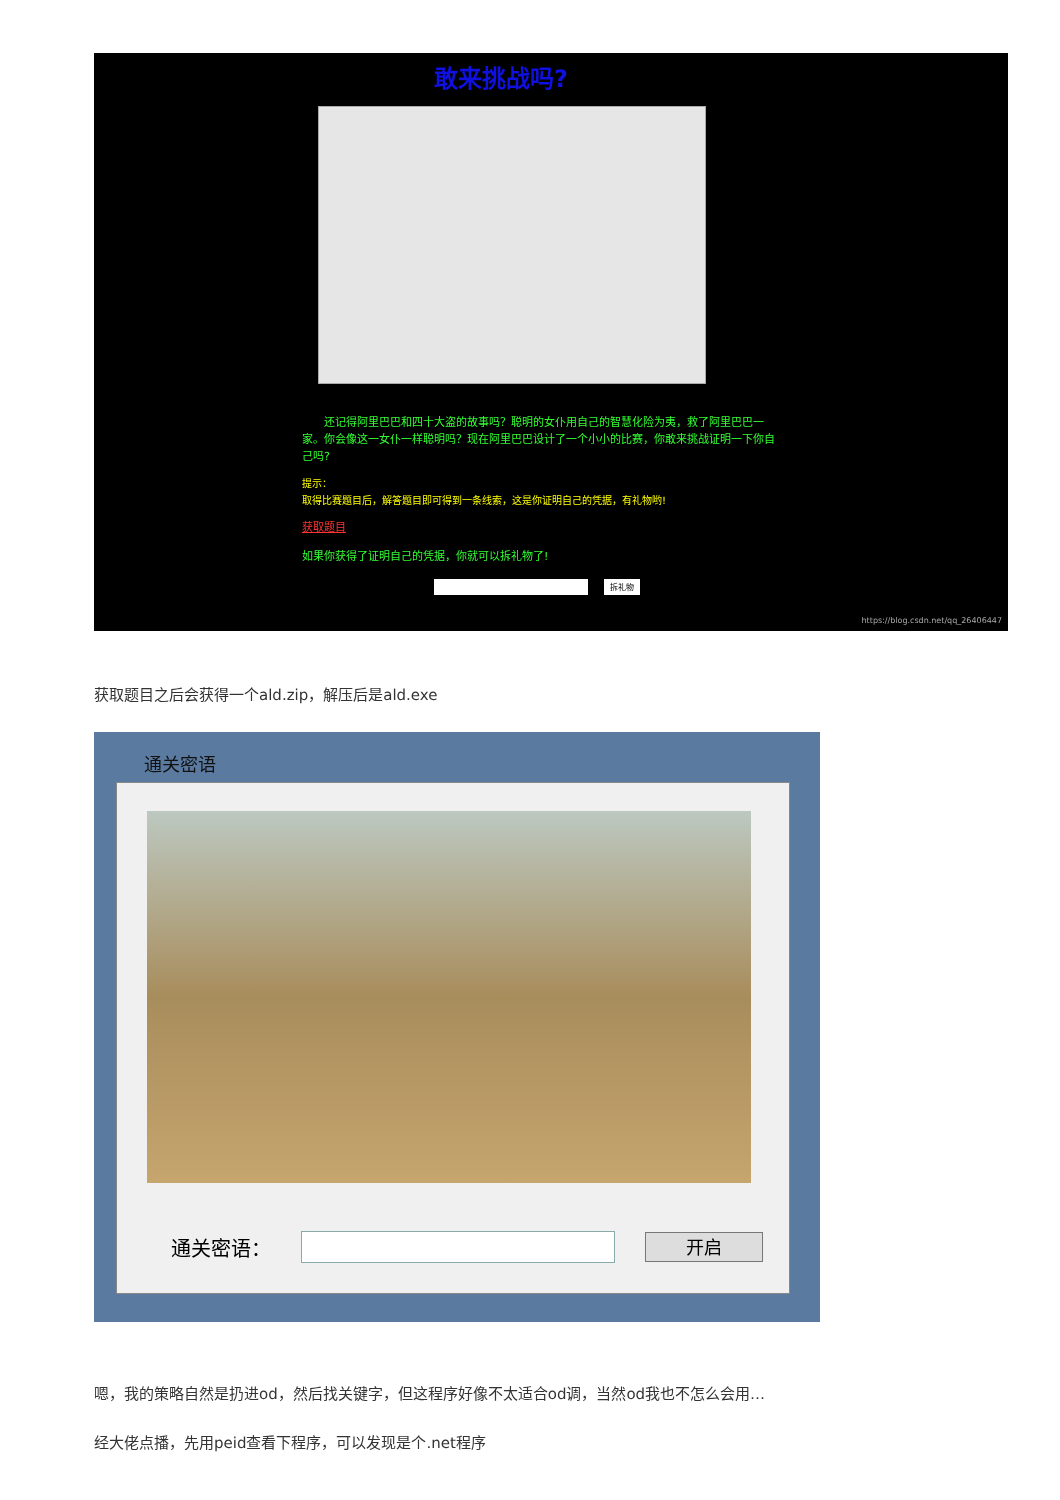敢来挑战吗?
　　还记得阿里巴巴和四十大盗的故事吗？聪明的女仆用自己的智慧化险为夷，救了阿里巴巴一家。你会像这一女仆一样聪明吗？现在阿里巴巴设计了一个小小的比赛，你敢来挑战证明一下你自己吗?
提示：
取得比赛题目后，解答题目即可得到一条线索，这是你证明自己的凭据，有礼物哟!
获取题目
如果你获得了证明自己的凭据，你就可以拆礼物了!
拆礼物
https://blog.csdn.net/qq_26406447
获取题目之后会获得一个ald.zip，解压后是ald.exe
通关密语
通关密语： 开启
嗯，我的策略自然是扔进od，然后找关键字，但这程序好像不太适合od调，当然od我也不怎么会用…
经大佬点播，先用peid查看下程序，可以发现是个.net程序